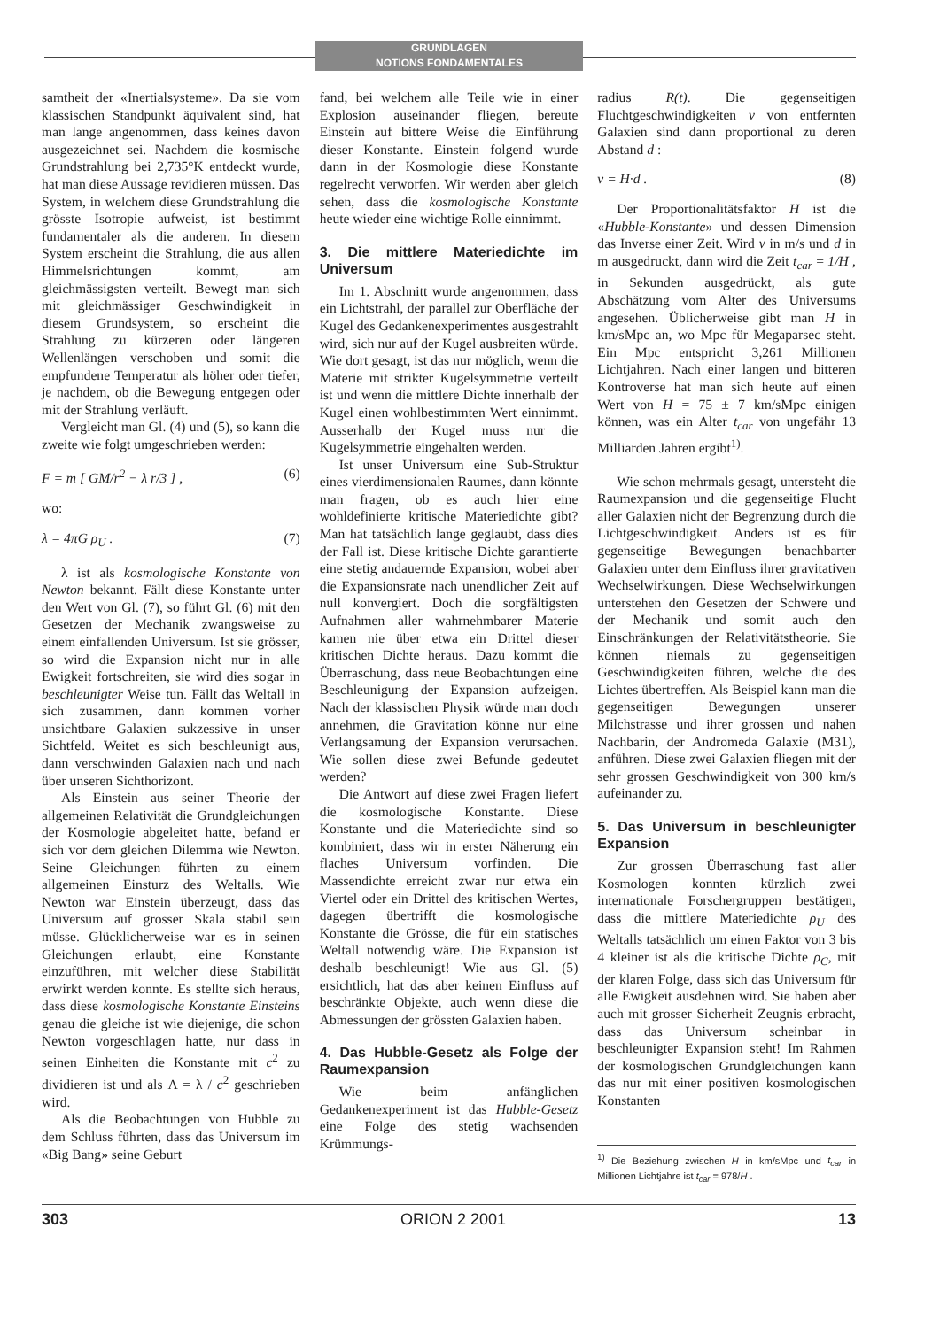GRUNDLAGEN
NOTIONS FONDAMENTALES
samtheit der «Inertialsysteme». Da sie vom klassischen Standpunkt äquivalent sind, hat man lange angenommen, dass keines davon ausgezeichnet sei. Nachdem die kosmische Grundstrahlung bei 2,735°K entdeckt wurde, hat man diese Aussage revidieren müssen. Das System, in welchem diese Grundstrahlung die grösste Isotropie aufweist, ist bestimmt fundamentaler als die anderen. In diesem System erscheint die Strahlung, die aus allen Himmelsrichtungen kommt, am gleichmässigsten verteilt. Bewegt man sich mit gleichmässiger Geschwindigkeit in diesem Grundsystem, so erscheint die Strahlung zu kürzeren oder längeren Wellenlängen verschoben und somit die empfundene Temperatur als höher oder tiefer, je nachdem, ob die Bewegung entgegen oder mit der Strahlung verläuft.
Vergleicht man Gl. (4) und (5), so kann die zweite wie folgt umgeschrieben werden:
F = m [ GM/r<sup>2</sup> − λ r/3 ] , (6)
wo:
λ = 4πG ρ<sub>U</sub> . (7)
λ ist als kosmologische Konstante von Newton bekannt. Fällt diese Konstante unter den Wert von Gl. (7), so führt Gl. (6) mit den Gesetzen der Mechanik zwangsweise zu einem einfallenden Universum. Ist sie grösser, so wird die Expansion nicht nur in alle Ewigkeit fortschreiten, sie wird dies sogar in beschleunigter Weise tun. Fällt das Weltall in sich zusammen, dann kommen vorher unsichtbare Galaxien sukzessive in unser Sichtfeld. Weitet es sich beschleunigt aus, dann verschwinden Galaxien nach und nach über unseren Sichthorizont.
Als Einstein aus seiner Theorie der allgemeinen Relativität die Grundgleichungen der Kosmologie abgeleitet hatte, befand er sich vor dem gleichen Dilemma wie Newton. Seine Gleichungen führten zu einem allgemeinen Einsturz des Weltalls. Wie Newton war Einstein überzeugt, dass das Universum auf grosser Skala stabil sein müsse. Glücklicherweise war es in seinen Gleichungen erlaubt, eine Konstante einzuführen, mit welcher diese Stabilität erwirkt werden konnte. Es stellte sich heraus, dass diese kosmologische Konstante Einsteins genau die gleiche ist wie diejenige, die schon Newton vorgeschlagen hatte, nur dass in seinen Einheiten die Konstante mit c<sup>2</sup> zu dividieren ist und als Λ = λ / c<sup>2</sup> geschrieben wird.
Als die Beobachtungen von Hubble zu dem Schluss führten, dass das Universum im «Big Bang» seine Geburt
fand, bei welchem alle Teile wie in einer Explosion auseinander fliegen, bereute Einstein auf bittere Weise die Einführung dieser Konstante. Einstein folgend wurde dann in der Kosmologie diese Konstante regelrecht verworfen. Wir werden aber gleich sehen, dass die kosmologische Konstante heute wieder eine wichtige Rolle einnimmt.
3. Die mittlere Materiedichte im Universum
Im 1. Abschnitt wurde angenommen, dass ein Lichtstrahl, der parallel zur Oberfläche der Kugel des Gedankenexperimentes ausgestrahlt wird, sich nur auf der Kugel ausbreiten würde. Wie dort gesagt, ist das nur möglich, wenn die Materie mit strikter Kugelsymmetrie verteilt ist und wenn die mittlere Dichte innerhalb der Kugel einen wohlbestimmten Wert einnimmt. Ausserhalb der Kugel muss nur die Kugelsymmetrie eingehalten werden.
Ist unser Universum eine Sub-Struktur eines vierdimensionalen Raumes, dann könnte man fragen, ob es auch hier eine wohldefinierte kritische Materiedichte gibt? Man hat tatsächlich lange geglaubt, dass dies der Fall ist. Diese kritische Dichte garantierte eine stetig andauernde Expansion, wobei aber die Expansionsrate nach unendlicher Zeit auf null konvergiert. Doch die sorgfältigsten Aufnahmen aller wahrnehmbarer Materie kamen nie über etwa ein Drittel dieser kritischen Dichte heraus. Dazu kommt die Überraschung, dass neue Beobachtungen eine Beschleunigung der Expansion aufzeigen. Nach der klassischen Physik würde man doch annehmen, die Gravitation könne nur eine Verlangsamung der Expansion verursachen. Wie sollen diese zwei Befunde gedeutet werden?
Die Antwort auf diese zwei Fragen liefert die kosmologische Konstante. Diese Konstante und die Materiedichte sind so kombiniert, dass wir in erster Näherung ein flaches Universum vorfinden. Die Massendichte erreicht zwar nur etwa ein Viertel oder ein Drittel des kritischen Wertes, dagegen übertrifft die kosmologische Konstante die Grösse, die für ein statisches Weltall notwendig wäre. Die Expansion ist deshalb beschleunigt! Wie aus Gl. (5) ersichtlich, hat das aber keinen Einfluss auf beschränkte Objekte, auch wenn diese die Abmessungen der grössten Galaxien haben.
4. Das Hubble-Gesetz als Folge der Raumexpansion
Wie beim anfänglichen Gedankenexperiment ist das Hubble-Gesetz eine Folge des stetig wachsenden Krümmungs-
radius R(t). Die gegenseitigen Fluchtgeschwindigkeiten v von entfernten Galaxien sind dann proportional zu deren Abstand d :
v = H·d . (8)
Der Proportionalitätsfaktor H ist die «Hubble-Konstante» und dessen Dimension das Inverse einer Zeit. Wird v in m/s und d in m ausgedruckt, dann wird die Zeit t<sub>car</sub> = 1/H , in Sekunden ausgedrückt, als gute Abschätzung vom Alter des Universums angesehen. Üblicherweise gibt man H in km/sMpc an, wo Mpc für Megaparsec steht. Ein Mpc entspricht 3,261 Millionen Lichtjahren. Nach einer langen und bitteren Kontroverse hat man sich heute auf einen Wert von H = 75 ± 7 km/sMpc einigen können, was ein Alter t<sub>car</sub> von ungefähr 13 Milliarden Jahren ergibt<sup>1)</sup>.
Wie schon mehrmals gesagt, untersteht die Raumexpansion und die gegenseitige Flucht aller Galaxien nicht der Begrenzung durch die Lichtgeschwindigkeit. Anders ist es für gegenseitige Bewegungen benachbarter Galaxien unter dem Einfluss ihrer gravitativen Wechselwirkungen. Diese Wechselwirkungen unterstehen den Gesetzen der Schwere und der Mechanik und somit auch den Einschränkungen der Relativitätstheorie. Sie können niemals zu gegenseitigen Geschwindigkeiten führen, welche die des Lichtes übertreffen. Als Beispiel kann man die gegenseitigen Bewegungen unserer Milchstrasse und ihrer grossen und nahen Nachbarin, der Andromeda Galaxie (M31), anführen. Diese zwei Galaxien fliegen mit der sehr grossen Geschwindigkeit von 300 km/s aufeinander zu.
5. Das Universum in beschleunigter Expansion
Zur grossen Überraschung fast aller Kosmologen konnten kürzlich zwei internationale Forschergruppen bestätigen, dass die mittlere Materiedichte ρ<sub>U</sub> des Weltalls tatsächlich um einen Faktor von 3 bis 4 kleiner ist als die kritische Dichte ρ<sub>C</sub>, mit der klaren Folge, dass sich das Universum für alle Ewigkeit ausdehnen wird. Sie haben aber auch mit grosser Sicherheit Zeugnis erbracht, dass das Universum scheinbar in beschleunigter Expansion steht! Im Rahmen der kosmologischen Grundgleichungen kann das nur mit einer positiven kosmologischen Konstanten
<sup>1)</sup> Die Beziehung zwischen H in km/sMpc und t<sub>car</sub> in Millionen Lichtjahre ist t<sub>car</sub> = 978/H .
303 ORION 2 2001 13